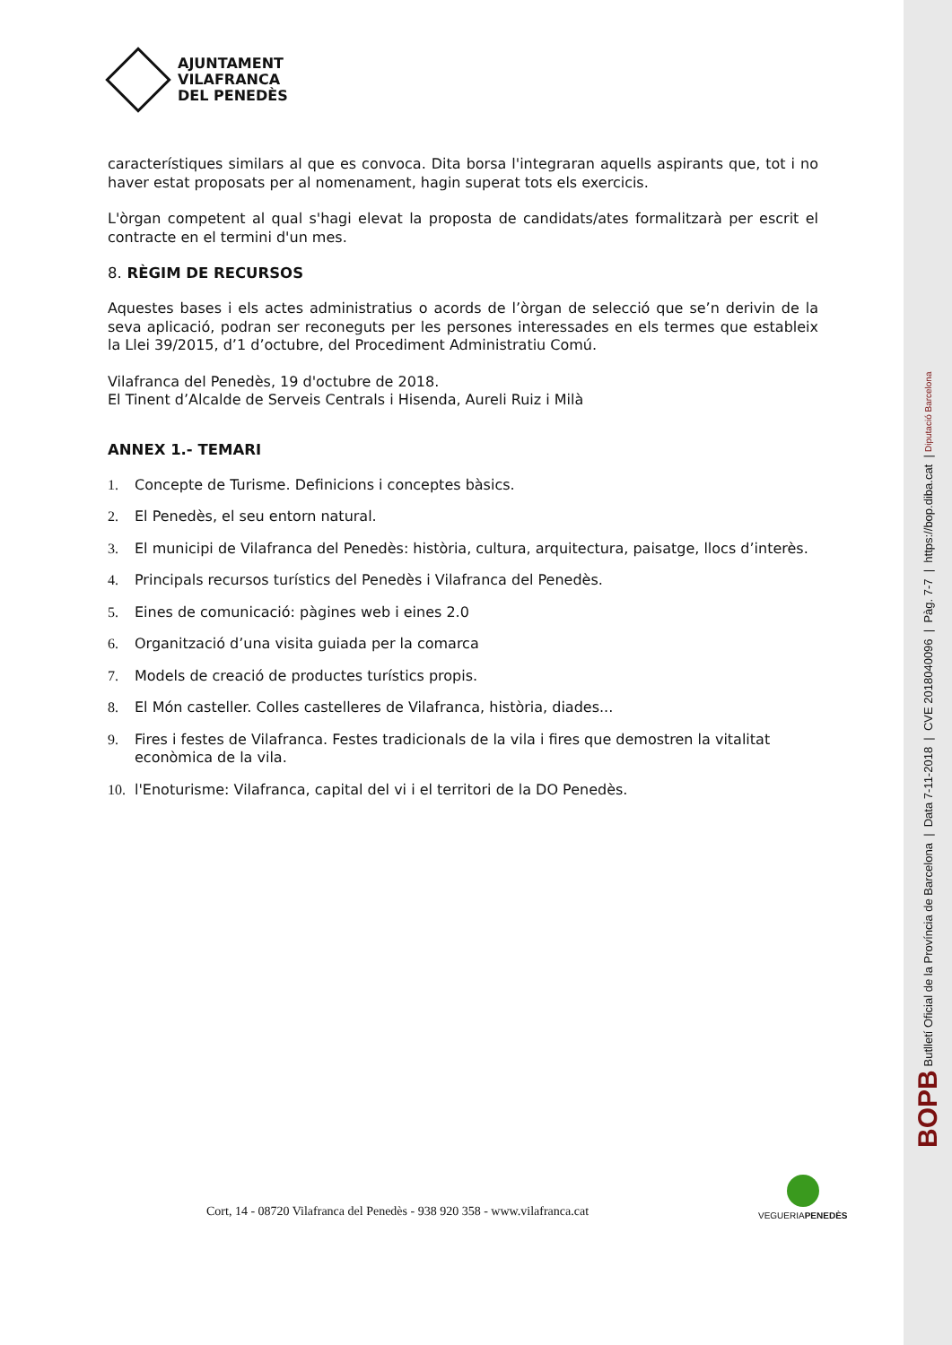AJUNTAMENT
VILAFRANCA
DEL PENEDÈS
característiques similars al que es convoca. Dita borsa l'integraran aquells aspirants que, tot i no haver estat proposats per al nomenament, hagin superat tots els exercicis.
L'òrgan competent al qual s'hagi elevat la proposta de candidats/ates formalitzarà per escrit el contracte en el termini d'un mes.
8. RÈGIM DE RECURSOS
Aquestes bases i els actes administratius o acords de l’òrgan de selecció que se’n derivin de la seva aplicació, podran ser reconeguts per les persones interessades en els termes que estableix la Llei 39/2015, d’1 d’octubre, del Procediment Administratiu Comú.
Vilafranca del Penedès, 19 d'octubre de 2018.
El Tinent d’Alcalde de Serveis Centrals i Hisenda, Aureli Ruiz i Milà
ANNEX 1.- TEMARI
1. Concepte de Turisme. Definicions i conceptes bàsics.
2. El Penedès, el seu entorn natural.
3. El municipi de Vilafranca del Penedès: història, cultura, arquitectura, paisatge, llocs d’interès.
4. Principals recursos turístics del Penedès i Vilafranca del Penedès.
5. Eines de comunicació: pàgines web i eines 2.0
6. Organització d’una visita guiada per la comarca
7. Models de creació de productes turístics propis.
8. El Món casteller. Colles castelleres de Vilafranca, història, diades...
9. Fires i festes de Vilafranca. Festes tradicionals de la vila i fires que demostren la vitalitat econòmica de la vila.
10. l'Enoturisme: Vilafranca, capital del vi i el territori de la DO Penedès.
Cort, 14 - 08720 Vilafranca del Penedès - 938 920 358 - www.vilafranca.cat
VEGUERIAPENEDÈS
BOPB Butlletí Oficial de la Província de Barcelona | Data 7-11-2018 | CVE 2018040096 | Pàg. 7-7 | https://bop.diba.cat | Diputació Barcelona